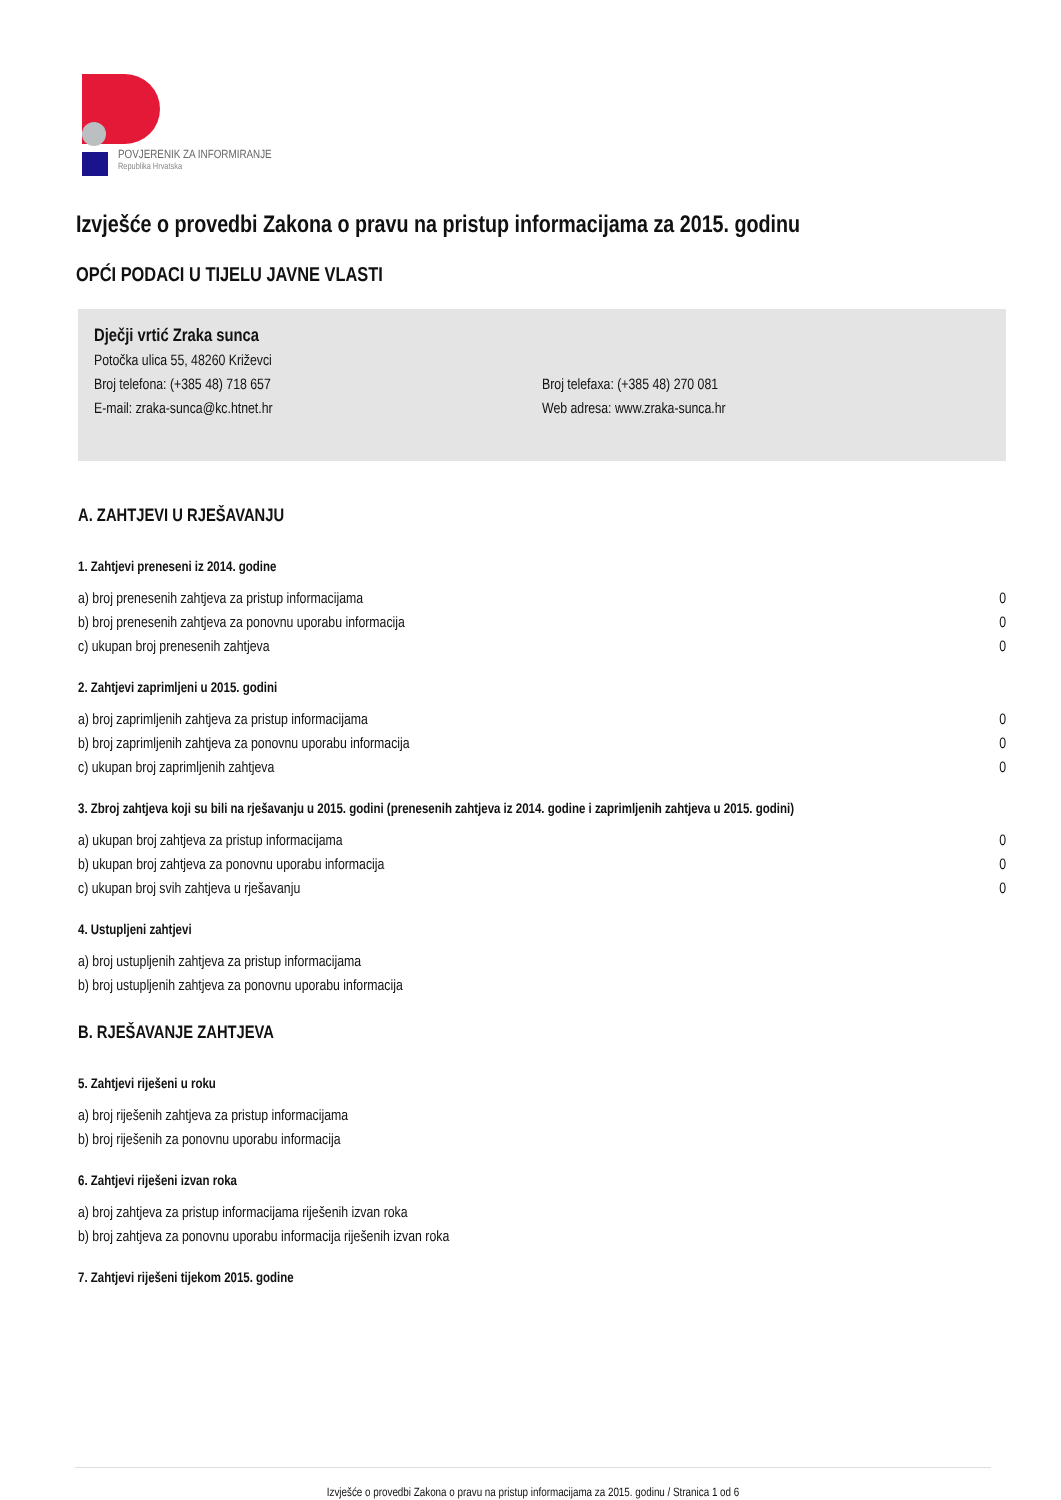POVJERENIK ZA INFORMIRANJE
Republika Hrvatska
Izvješće o provedbi Zakona o pravu na pristup informacijama za 2015. godinu
OPĆI PODACI U TIJELU JAVNE VLASTI
Dječji vrtić Zraka sunca
Potočka ulica 55, 48260 Križevci
Broj telefona: (+385 48) 718 657
E-mail: zraka-sunca@kc.htnet.hr
Broj telefaxa: (+385 48) 270 081
Web adresa: www.zraka-sunca.hr
A. ZAHTJEVI U RJEŠAVANJU
1. Zahtjevi preneseni iz 2014. godine
| a) broj prenesenih zahtjeva za pristup informacijama | 0 |
| b) broj prenesenih zahtjeva za ponovnu uporabu informacija | 0 |
| c) ukupan broj prenesenih zahtjeva | 0 |
2. Zahtjevi zaprimljeni u 2015. godini
| a) broj zaprimljenih zahtjeva za pristup informacijama | 0 |
| b) broj zaprimljenih zahtjeva za ponovnu uporabu informacija | 0 |
| c) ukupan broj zaprimljenih zahtjeva | 0 |
3. Zbroj zahtjeva koji su bili na rješavanju u 2015. godini (prenesenih zahtjeva iz 2014. godine i zaprimljenih zahtjeva u 2015. godini)
| a) ukupan broj zahtjeva za pristup informacijama | 0 |
| b) ukupan broj zahtjeva za ponovnu uporabu informacija | 0 |
| c) ukupan broj svih zahtjeva u rješavanju | 0 |
4. Ustupljeni zahtjevi
| a) broj ustupljenih zahtjeva za pristup informacijama | |
| b) broj ustupljenih zahtjeva za ponovnu uporabu informacija | |
B. RJEŠAVANJE ZAHTJEVA
5. Zahtjevi riješeni u roku
| a) broj riješenih zahtjeva za pristup informacijama |
| b) broj riješenih za ponovnu uporabu informacija |
6. Zahtjevi riješeni izvan roka
| a) broj zahtjeva za pristup informacijama riješenih izvan roka |
| b) broj zahtjeva za ponovnu uporabu informacija riješenih izvan roka |
7. Zahtjevi riješeni tijekom 2015. godine
Izvješće o provedbi Zakona o pravu na pristup informacijama za 2015. godinu / Stranica 1 od 6